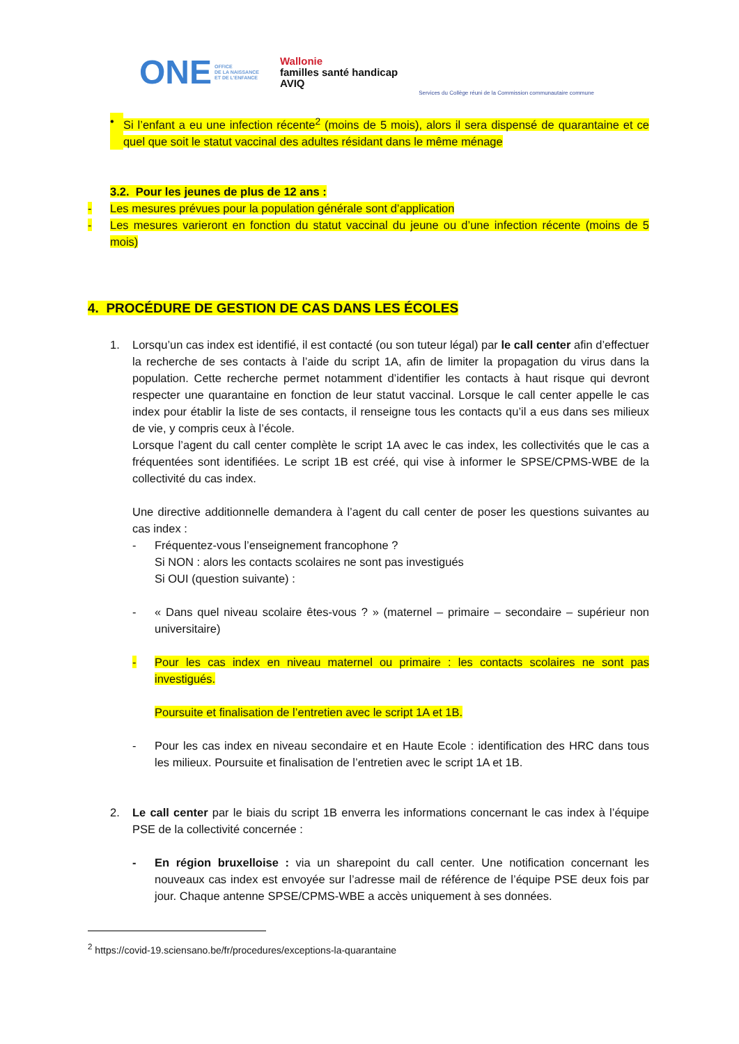ONE OFFICE
DE LA NAISSANCE
ET DE L'ENFANCE
Wallonie
familles santé handicap
AVIQ
Services du Collège réuni de la Commission communautaire commune
• Si l’enfant a eu une infection récente<sup>2</sup> (moins de 5 mois), alors il sera dispensé de quarantaine et ce quel que soit le statut vaccinal des adultes résidant dans le même ménage
3.2. Pour les jeunes de plus de 12 ans :
- Les mesures prévues pour la population générale sont d’application
- Les mesures varieront en fonction du statut vaccinal du jeune ou d’une infection récente (moins de 5 mois)
4. PROCÉDURE DE GESTION DE CAS DANS LES ÉCOLES
1. Lorsqu’un cas index est identifié, il est contacté (ou son tuteur légal) par le call center afin d’effectuer la recherche de ses contacts à l’aide du script 1A, afin de limiter la propagation du virus dans la population. Cette recherche permet notamment d’identifier les contacts à haut risque qui devront respecter une quarantaine en fonction de leur statut vaccinal. Lorsque le call center appelle le cas index pour établir la liste de ses contacts, il renseigne tous les contacts qu’il a eus dans ses milieux de vie, y compris ceux à l’école.
Lorsque l’agent du call center complète le script 1A avec le cas index, les collectivités que le cas a fréquentées sont identifiées. Le script 1B est créé, qui vise à informer le SPSE/CPMS-WBE de la collectivité du cas index.
Une directive additionnelle demandera à l’agent du call center de poser les questions suivantes au cas index :
- Fréquentez-vous l’enseignement francophone ?
Si NON : alors les contacts scolaires ne sont pas investigués
Si OUI (question suivante) :
- « Dans quel niveau scolaire êtes-vous ? » (maternel – primaire – secondaire – supérieur non universitaire)
- Pour les cas index en niveau maternel ou primaire : les contacts scolaires ne sont pas investigués.
Poursuite et finalisation de l’entretien avec le script 1A et 1B.
- Pour les cas index en niveau secondaire et en Haute Ecole : identification des HRC dans tous les milieux. Poursuite et finalisation de l’entretien avec le script 1A et 1B.
2. Le call center par le biais du script 1B enverra les informations concernant le cas index à l’équipe PSE de la collectivité concernée :
- En région bruxelloise : via un sharepoint du call center. Une notification concernant les nouveaux cas index est envoyée sur l’adresse mail de référence de l’équipe PSE deux fois par jour. Chaque antenne SPSE/CPMS-WBE a accès uniquement à ses données.
<sup>2</sup> https://covid-19.sciensano.be/fr/procedures/exceptions-la-quarantaine